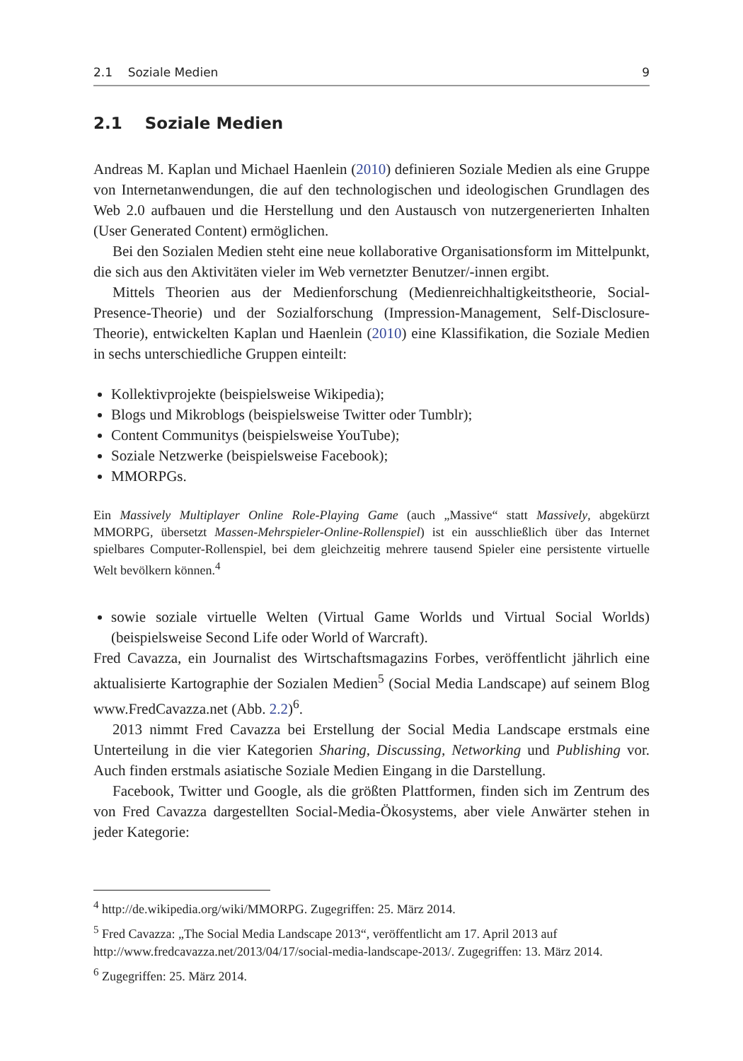2.1 Soziale Medien 9
2.1 Soziale Medien
Andreas M. Kaplan und Michael Haenlein (2010) definieren Soziale Medien als eine Gruppe von Internetanwendungen, die auf den technologischen und ideologischen Grundlagen des Web 2.0 aufbauen und die Herstellung und den Austausch von nutzergenerierten Inhalten (User Generated Content) ermöglichen.
Bei den Sozialen Medien steht eine neue kollaborative Organisationsform im Mittelpunkt, die sich aus den Aktivitäten vieler im Web vernetzter Benutzer/-innen ergibt.
Mittels Theorien aus der Medienforschung (Medienreichhaltigkeitstheorie, Social-Presence-Theorie) und der Sozialforschung (Impression-Management, Self-Disclosure-Theorie), entwickelten Kaplan und Haenlein (2010) eine Klassifikation, die Soziale Medien in sechs unterschiedliche Gruppen einteilt:
Kollektivprojekte (beispielsweise Wikipedia);
Blogs und Mikroblogs (beispielsweise Twitter oder Tumblr);
Content Communitys (beispielsweise YouTube);
Soziale Netzwerke (beispielsweise Facebook);
MMORPGs.
Ein Massively Multiplayer Online Role-Playing Game (auch „Massive“ statt Massively, abgekürzt MMORPG, übersetzt Massen-Mehrspieler-Online-Rollenspiel) ist ein ausschließlich über das Internet spielbares Computer-Rollenspiel, bei dem gleichzeitig mehrere tausend Spieler eine persistente virtuelle Welt bevölkern können.<sup>4</sup>
sowie soziale virtuelle Welten (Virtual Game Worlds und Virtual Social Worlds) (beispielsweise Second Life oder World of Warcraft).
Fred Cavazza, ein Journalist des Wirtschaftsmagazins Forbes, veröffentlicht jährlich eine aktualisierte Kartographie der Sozialen Medien<sup>5</sup> (Social Media Landscape) auf seinem Blog www.FredCavazza.net (Abb. 2.2)<sup>6</sup>.
2013 nimmt Fred Cavazza bei Erstellung der Social Media Landscape erstmals eine Unterteilung in die vier Kategorien Sharing, Discussing, Networking und Publishing vor. Auch finden erstmals asiatische Soziale Medien Eingang in die Darstellung.
Facebook, Twitter und Google, als die größten Plattformen, finden sich im Zentrum des von Fred Cavazza dargestellten Social-Media-Ökosystems, aber viele Anwärter stehen in jeder Kategorie:
<sup>4</sup> http://de.wikipedia.org/wiki/MMORPG. Zugegriffen: 25. März 2014.
<sup>5</sup> Fred Cavazza: „The Social Media Landscape 2013“, veröffentlicht am 17. April 2013 auf http://www.fredcavazza.net/2013/04/17/social-media-landscape-2013/. Zugegriffen: 13. März 2014.
<sup>6</sup> Zugegriffen: 25. März 2014.